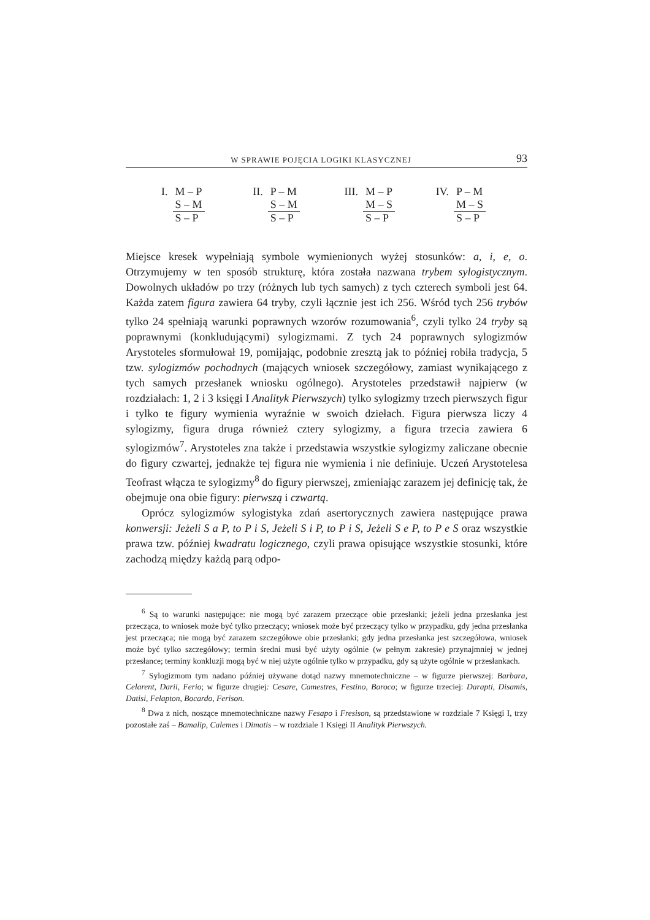W SPRAWIE POJĘCIA LOGIKI KLASYCZNEJ 93
I. M – P
S – M
S – P
II. P – M
S – M
S – P
III. M – P
M – S
S – P
IV. P – M
M – S
S – P
Miejsce kresek wypełniają symbole wymienionych wyżej stosunków: a, i, e, o. Otrzymujemy w ten sposób strukturę, która została nazwana trybem sylogistycznym. Dowolnych układów po trzy (różnych lub tych samych) z tych czterech symboli jest 64. Każda zatem figura zawiera 64 tryby, czyli łącznie jest ich 256. Wśród tych 256 trybów tylko 24 spełniają warunki poprawnych wzorów rozumowania<sup>6</sup>, czyli tylko 24 tryby są poprawnymi (konkludującymi) sylogizmami. Z tych 24 poprawnych sylogizmów Arystoteles sformułował 19, pomijając, podobnie zresztą jak to później robiła tradycja, 5 tzw. sylogizmów pochodnych (mających wniosek szczegółowy, zamiast wynikającego z tych samych przesłanek wniosku ogólnego). Arystoteles przedstawił najpierw (w rozdziałach: 1, 2 i 3 księgi I Analityk Pierwszych) tylko sylogizmy trzech pierwszych figur i tylko te figury wymienia wyraźnie w swoich dziełach. Figura pierwsza liczy 4 sylogizmy, figura druga również cztery sylogizmy, a figura trzecia zawiera 6 sylogizmów<sup>7</sup>. Arystoteles zna także i przedstawia wszystkie sylogizmy zaliczane obecnie do figury czwartej, jednakże tej figura nie wymienia i nie definiuje. Uczeń Arystotelesa Teofrast włącza te sylogizmy<sup>8</sup> do figury pierwszej, zmieniając zarazem jej definicję tak, że obejmuje ona obie figury: pierwszą i czwartą.
Oprócz sylogizmów sylogistyka zdań asertorycznych zawiera następujące prawa konwersji: Jeżeli S a P, to P i S, Jeżeli S i P, to P i S, Jeżeli S e P, to P e S oraz wszystkie prawa tzw. później kwadratu logicznego, czyli prawa opisujące wszystkie stosunki, które zachodzą między każdą parą odpo-
<sup>6</sup> Są to warunki następujące: nie mogą być zarazem przeczące obie przesłanki; jeżeli jedna przesłanka jest przecząca, to wniosek może być tylko przeczący; wniosek może być przeczący tylko w przypadku, gdy jedna przesłanka jest przecząca; nie mogą być zarazem szczegółowe obie przesłanki; gdy jedna przesłanka jest szczegółowa, wniosek może być tylko szczegółowy; termin średni musi być użyty ogólnie (w pełnym zakresie) przynajmniej w jednej przesłance; terminy konkluzji mogą być w niej użyte ogólnie tylko w przypadku, gdy są użyte ogólnie w przesłankach.
<sup>7</sup> Sylogizmom tym nadano później używane dotąd nazwy mnemotechniczne – w figurze pierwszej: Barbara, Celarent, Darii, Ferio; w figurze drugiej: Cesare, Camestres, Festino, Baroco; w figurze trzeciej: Darapti, Disamis, Datisi, Felapton, Bocardo, Ferison.
<sup>8</sup> Dwa z nich, noszące mnemotechniczne nazwy Fesapo i Fresison, są przedstawione w rozdziale 7 Księgi I, trzy pozostałe zaś – Bamalip, Calemes i Dimatis – w rozdziale 1 Księgi II Analityk Pierwszych.